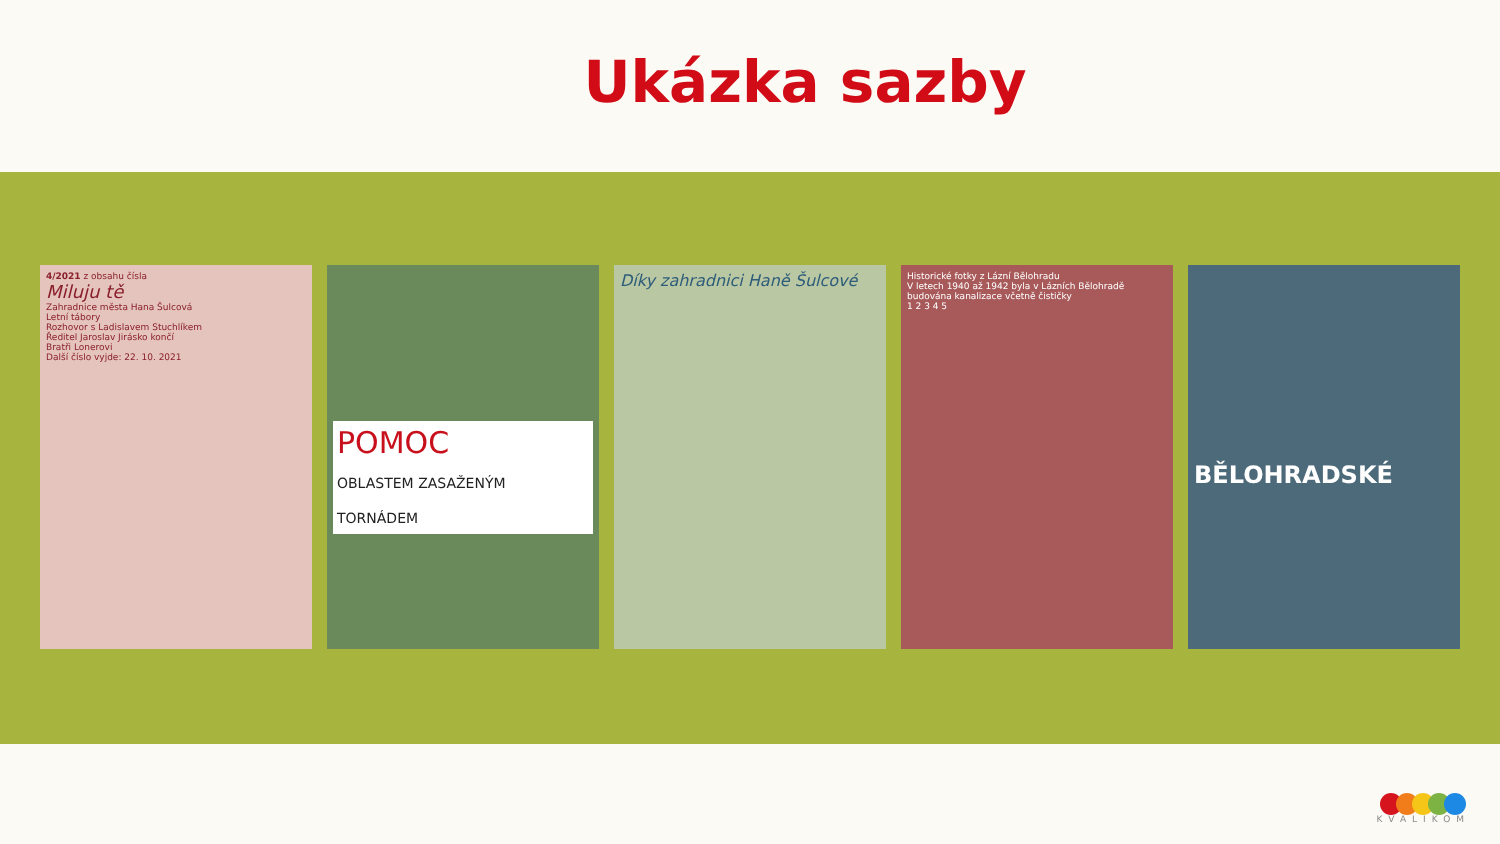Ukázka sazby
4/2021 z obsahu čísla
Miluju tě
Zahradnice města Hana Šulcová
Letní tábory
Rozhovor s Ladislavem Stuchlíkem
Ředitel Jaroslav Jirásko končí
Bratři Lonerovi
Další číslo vyjde: 22. 10. 2021
POMOC
OBLASTEM ZASAŽENÝM TORNÁDEM
Díky zahradnici Haně Šulcové
Historické fotky z Lázní Bělohradu
V letech 1940 až 1942 byla v Lázních Bělohradě budována kanalizace včetně čističky
1 2 3 4 5
BĚLOHRADSKÉ
KVALIKOM